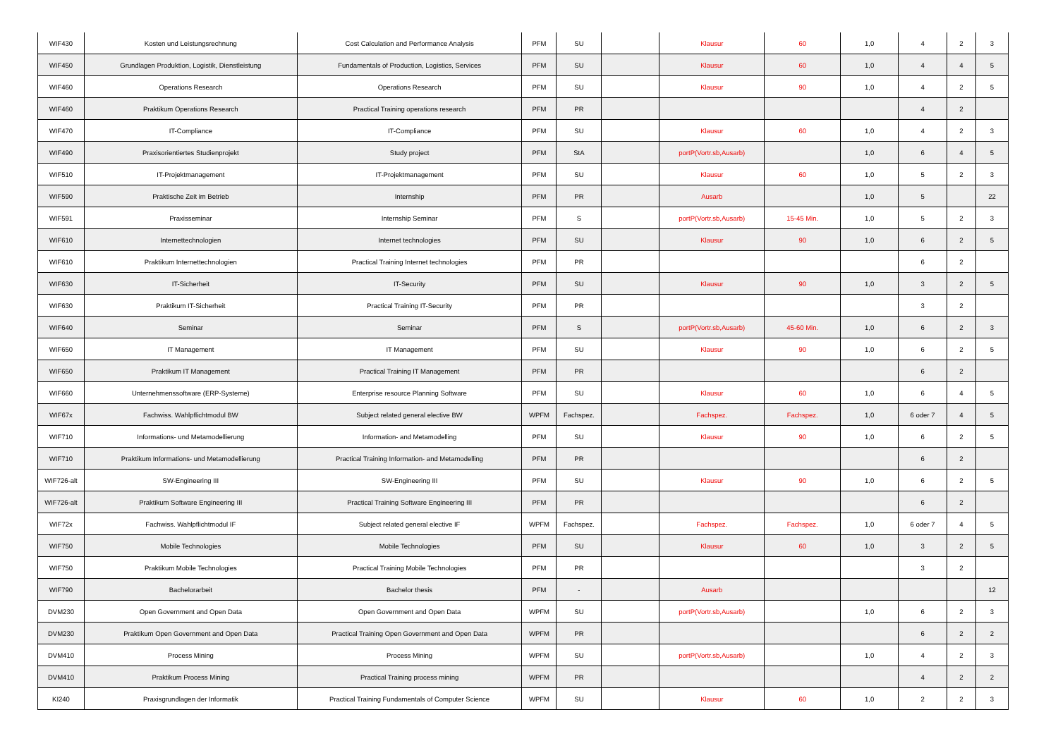| WIF430 | Kosten und Leistungsrechnung | Cost Calculation and Performance Analysis | PFM | SU | | Klausur | 60 | 1,0 | 4 | 2 | 3 |
| WIF450 | Grundlagen Produktion, Logistik, Dienstleistung | Fundamentals of Production, Logistics, Services | PFM | SU | | Klausur | 60 | 1,0 | 4 | 4 | 5 |
| WIF460 | Operations Research | Operations Research | PFM | SU | | Klausur | 90 | 1,0 | 4 | 2 | 5 |
| WIF460 | Praktikum Operations Research | Practical Training operations research | PFM | PR | | | | | 4 | 2 | |
| WIF470 | IT-Compliance | IT-Compliance | PFM | SU | | Klausur | 60 | 1,0 | 4 | 2 | 3 |
| WIF490 | Praxisorientiertes Studienprojekt | Study project | PFM | StA | | portP(Vortr.sb,Ausarb) | | 1,0 | 6 | 4 | 5 |
| WIF510 | IT-Projektmanagement | IT-Projektmanagement | PFM | SU | | Klausur | 60 | 1,0 | 5 | 2 | 3 |
| WIF590 | Praktische Zeit im Betrieb | Internship | PFM | PR | | Ausarb | | 1,0 | 5 | | 22 |
| WIF591 | Praxisseminar | Internship Seminar | PFM | S | | portP(Vortr.sb,Ausarb) | 15-45 Min. | 1,0 | 5 | 2 | 3 |
| WIF610 | Internettechnologien | Internet technologies | PFM | SU | | Klausur | 90 | 1,0 | 6 | 2 | 5 |
| WIF610 | Praktikum Internettechnologien | Practical Training Internet technologies | PFM | PR | | | | | 6 | 2 | |
| WIF630 | IT-Sicherheit | IT-Security | PFM | SU | | Klausur | 90 | 1,0 | 3 | 2 | 5 |
| WIF630 | Praktikum IT-Sicherheit | Practical Training IT-Security | PFM | PR | | | | | 3 | 2 | |
| WIF640 | Seminar | Seminar | PFM | S | | portP(Vortr.sb,Ausarb) | 45-60 Min. | 1,0 | 6 | 2 | 3 |
| WIF650 | IT Management | IT Management | PFM | SU | | Klausur | 90 | 1,0 | 6 | 2 | 5 |
| WIF650 | Praktikum IT Management | Practical Training IT Management | PFM | PR | | | | | 6 | 2 | |
| WIF660 | Unternehmenssoftware (ERP-Systeme) | Enterprise resource Planning Software | PFM | SU | | Klausur | 60 | 1,0 | 6 | 4 | 5 |
| WIF67x | Fachwiss. Wahlpflichtmodul BW | Subject related general elective BW | WPFM | Fachspez. | | Fachspez. | Fachspez. | 1,0 | 6 oder 7 | 4 | 5 |
| WIF710 | Informations- und Metamodellierung | Information- and Metamodelling | PFM | SU | | Klausur | 90 | 1,0 | 6 | 2 | 5 |
| WIF710 | Praktikum Informations- und Metamodellierung | Practical Training Information- and Metamodelling | PFM | PR | | | | | 6 | 2 | |
| WIF726-alt | SW-Engineering III | SW-Engineering III | PFM | SU | | Klausur | 90 | 1,0 | 6 | 2 | 5 |
| WIF726-alt | Praktikum Software Engineering III | Practical Training Software Engineering III | PFM | PR | | | | | 6 | 2 | |
| WIF72x | Fachwiss. Wahlpflichtmodul IF | Subject related general elective IF | WPFM | Fachspez. | | Fachspez. | Fachspez. | 1,0 | 6 oder 7 | 4 | 5 |
| WIF750 | Mobile Technologies | Mobile Technologies | PFM | SU | | Klausur | 60 | 1,0 | 3 | 2 | 5 |
| WIF750 | Praktikum Mobile Technologies | Practical Training Mobile Technologies | PFM | PR | | | | | 3 | 2 | |
| WIF790 | Bachelorarbeit | Bachelor thesis | PFM | - | | Ausarb | | | | | 12 |
| DVM230 | Open Government and Open Data | Open Government and Open Data | WPFM | SU | | portP(Vortr.sb,Ausarb) | | 1,0 | 6 | 2 | 3 |
| DVM230 | Praktikum Open Government and Open Data | Practical Training Open Government and Open Data | WPFM | PR | | | | | 6 | 2 | 2 |
| DVM410 | Process Mining | Process Mining | WPFM | SU | | portP(Vortr.sb,Ausarb) | | 1,0 | 4 | 2 | 3 |
| DVM410 | Praktikum Process Mining | Practical Training process mining | WPFM | PR | | | | | 4 | 2 | 2 |
| KI240 | Praxisgrundlagen der Informatik | Practical Training Fundamentals of Computer Science | WPFM | SU | | Klausur | 60 | 1,0 | 2 | 2 | 3 |